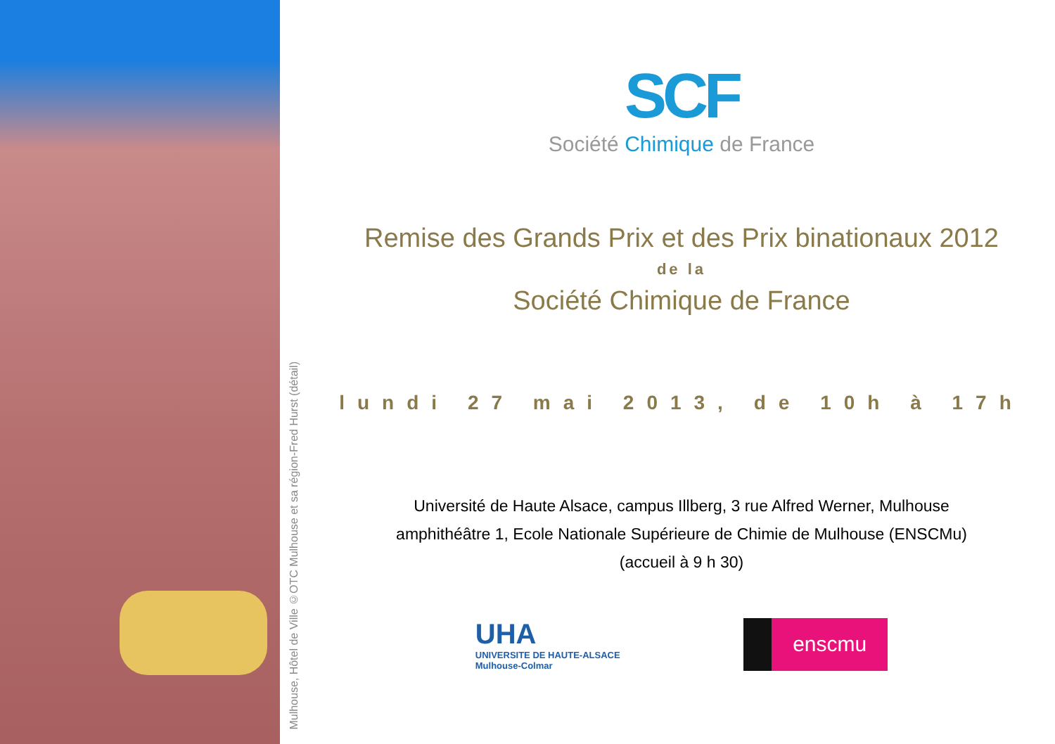Mulhouse, Hôtel de Ville ©OTC Mulhouse et sa région-Fred Hurst (détail)
SCF
Société Chimique de France
Remise des Grands Prix et des Prix binationaux 2012
de la
Société Chimique de France
lundi 27 mai 2013, de 10h à 17h
Université de Haute Alsace, campus Illberg, 3 rue Alfred Werner, Mulhouse
amphithéâtre 1, Ecole Nationale Supérieure de Chimie de Mulhouse (ENSCMu)
(accueil à 9 h 30)
UHA
UNIVERSITE DE HAUTE-ALSACE
Mulhouse-Colmar
enscmu